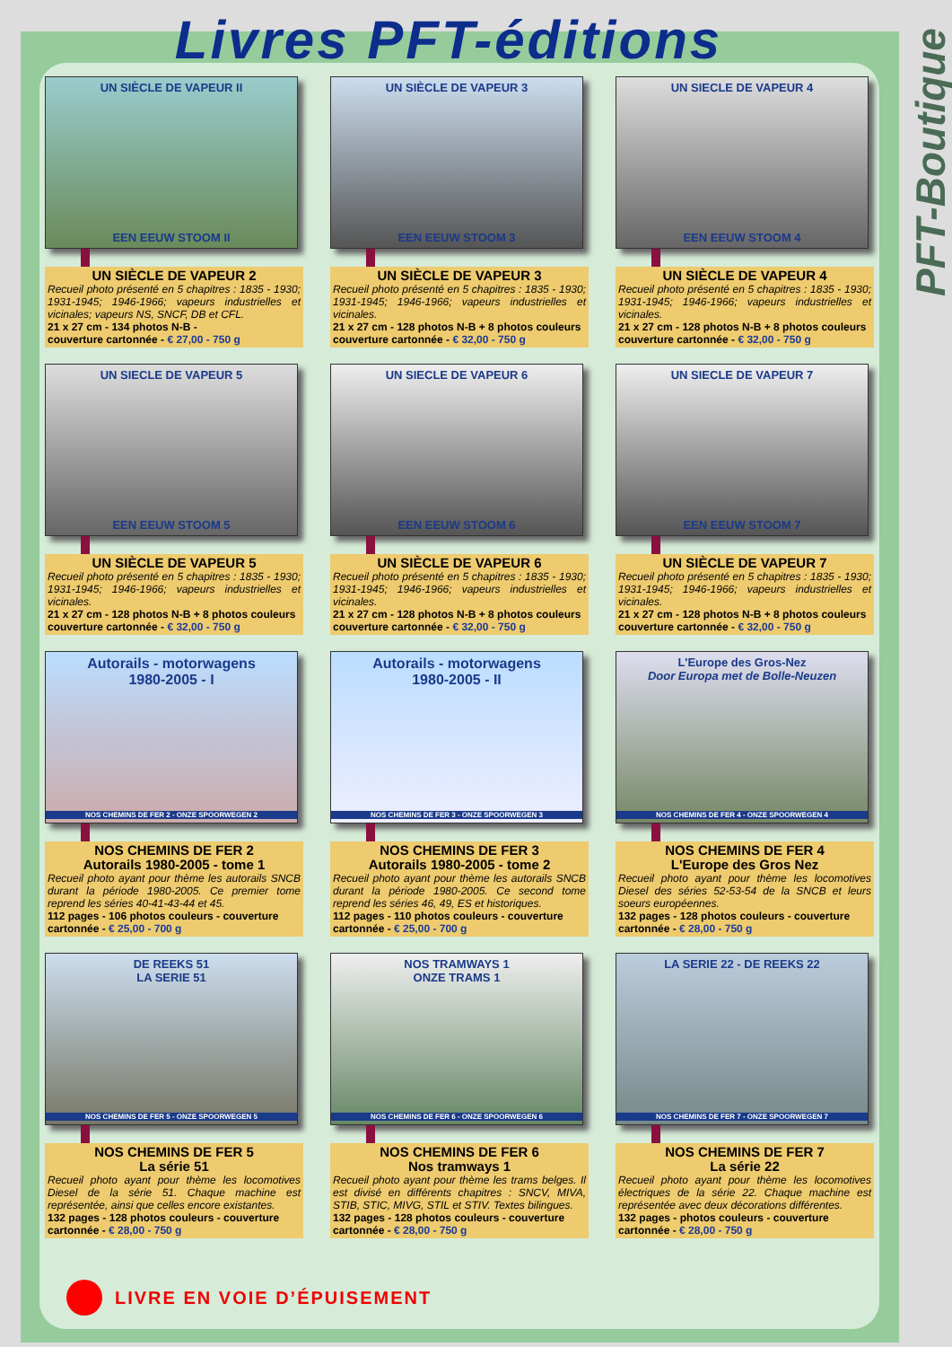PFT-Boutique
Livres PFT-éditions
UN SIÈCLE DE VAPEUR II
EEN EEUW STOOM II
UN SIÈCLE DE VAPEUR 2
Recueil photo présenté en 5 chapitres : 1835 - 1930; 1931-1945; 1946-1966; vapeurs industrielles et vicinales; vapeurs NS, SNCF, DB et CFL.
21 x 27 cm - 134 photos N-B -
couverture cartonnée - € 27,00 - 750 g
UN SIÈCLE DE VAPEUR 3
EEN EEUW STOOM 3
UN SIÈCLE DE VAPEUR 3
Recueil photo présenté en 5 chapitres : 1835 - 1930; 1931-1945; 1946-1966; vapeurs industrielles et vicinales.
21 x 27 cm - 128 photos N-B + 8 photos couleurs
couverture cartonnée - € 32,00 - 750 g
UN SIECLE DE VAPEUR 4
EEN EEUW STOOM 4
UN SIÈCLE DE VAPEUR 4
Recueil photo présenté en 5 chapitres : 1835 - 1930; 1931-1945; 1946-1966; vapeurs industrielles et vicinales.
21 x 27 cm - 128 photos N-B + 8 photos couleurs
couverture cartonnée - € 32,00 - 750 g
UN SIECLE DE VAPEUR 5
EEN EEUW STOOM 5
UN SIÈCLE DE VAPEUR 5
Recueil photo présenté en 5 chapitres : 1835 - 1930; 1931-1945; 1946-1966; vapeurs industrielles et vicinales.
21 x 27 cm - 128 photos N-B + 8 photos couleurs
couverture cartonnée - € 32,00 - 750 g
UN SIECLE DE VAPEUR 6
EEN EEUW STOOM 6
UN SIÈCLE DE VAPEUR 6
Recueil photo présenté en 5 chapitres : 1835 - 1930; 1931-1945; 1946-1966; vapeurs industrielles et vicinales.
21 x 27 cm - 128 photos N-B + 8 photos couleurs
couverture cartonnée - € 32,00 - 750 g
UN SIECLE DE VAPEUR 7
EEN EEUW STOOM 7
UN SIÈCLE DE VAPEUR 7
Recueil photo présenté en 5 chapitres : 1835 - 1930; 1931-1945; 1946-1966; vapeurs industrielles et vicinales.
21 x 27 cm - 128 photos N-B + 8 photos couleurs
couverture cartonnée - € 32,00 - 750 g
Autorails - motorwagens
1980-2005 - I
NOS CHEMINS DE FER 2 - ONZE SPOORWEGEN 2
NOS CHEMINS DE FER 2
Autorails 1980-2005 - tome 1
Recueil photo ayant pour thème les autorails SNCB durant la période 1980-2005. Ce premier tome reprend les séries 40-41-43-44 et 45.
112 pages - 106 photos couleurs - couverture cartonnée - € 25,00 - 700 g
Autorails - motorwagens
1980-2005 - II
NOS CHEMINS DE FER 3 - ONZE SPOORWEGEN 3
NOS CHEMINS DE FER 3
Autorails 1980-2005 - tome 2
Recueil photo ayant pour thème les autorails SNCB durant la période 1980-2005. Ce second tome reprend les séries 46, 49, ES et historiques.
112 pages - 110 photos couleurs - couverture cartonnée - € 25,00 - 700 g
L'Europe des Gros-Nez
Door Europa met de Bolle-Neuzen
NOS CHEMINS DE FER 4 - ONZE SPOORWEGEN 4
NOS CHEMINS DE FER 4
L'Europe des Gros Nez
Recueil photo ayant pour thème les locomotives Diesel des séries 52-53-54 de la SNCB et leurs soeurs européennes.
132 pages - 128 photos couleurs - couverture cartonnée - € 28,00 - 750 g
DE REEKS 51
LA SERIE 51
NOS CHEMINS DE FER 5 - ONZE SPOORWEGEN 5
NOS CHEMINS DE FER 5
La série 51
Recueil photo ayant pour thème les locomotives Diesel de la série 51. Chaque machine est représentée, ainsi que celles encore existantes.
132 pages - 128 photos couleurs - couverture cartonnée - € 28,00 - 750 g
NOS TRAMWAYS 1
ONZE TRAMS 1
NOS CHEMINS DE FER 6 - ONZE SPOORWEGEN 6
NOS CHEMINS DE FER 6
Nos tramways 1
Recueil photo ayant pour thème les trams belges. Il est divisé en différents chapitres : SNCV, MIVA, STIB, STIC, MIVG, STIL et STIV. Textes bilingues.
132 pages - 128 photos couleurs - couverture cartonnée - € 28,00 - 750 g
LA SERIE 22 - DE REEKS 22
NOS CHEMINS DE FER 7 - ONZE SPOORWEGEN 7
NOS CHEMINS DE FER 7
La série 22
Recueil photo ayant pour thème les locomotives électriques de la série 22. Chaque machine est représentée avec deux décorations différentes.
132 pages - photos couleurs - couverture cartonnée - € 28,00 - 750 g
LIVRE EN VOIE D’ÉPUISEMENT